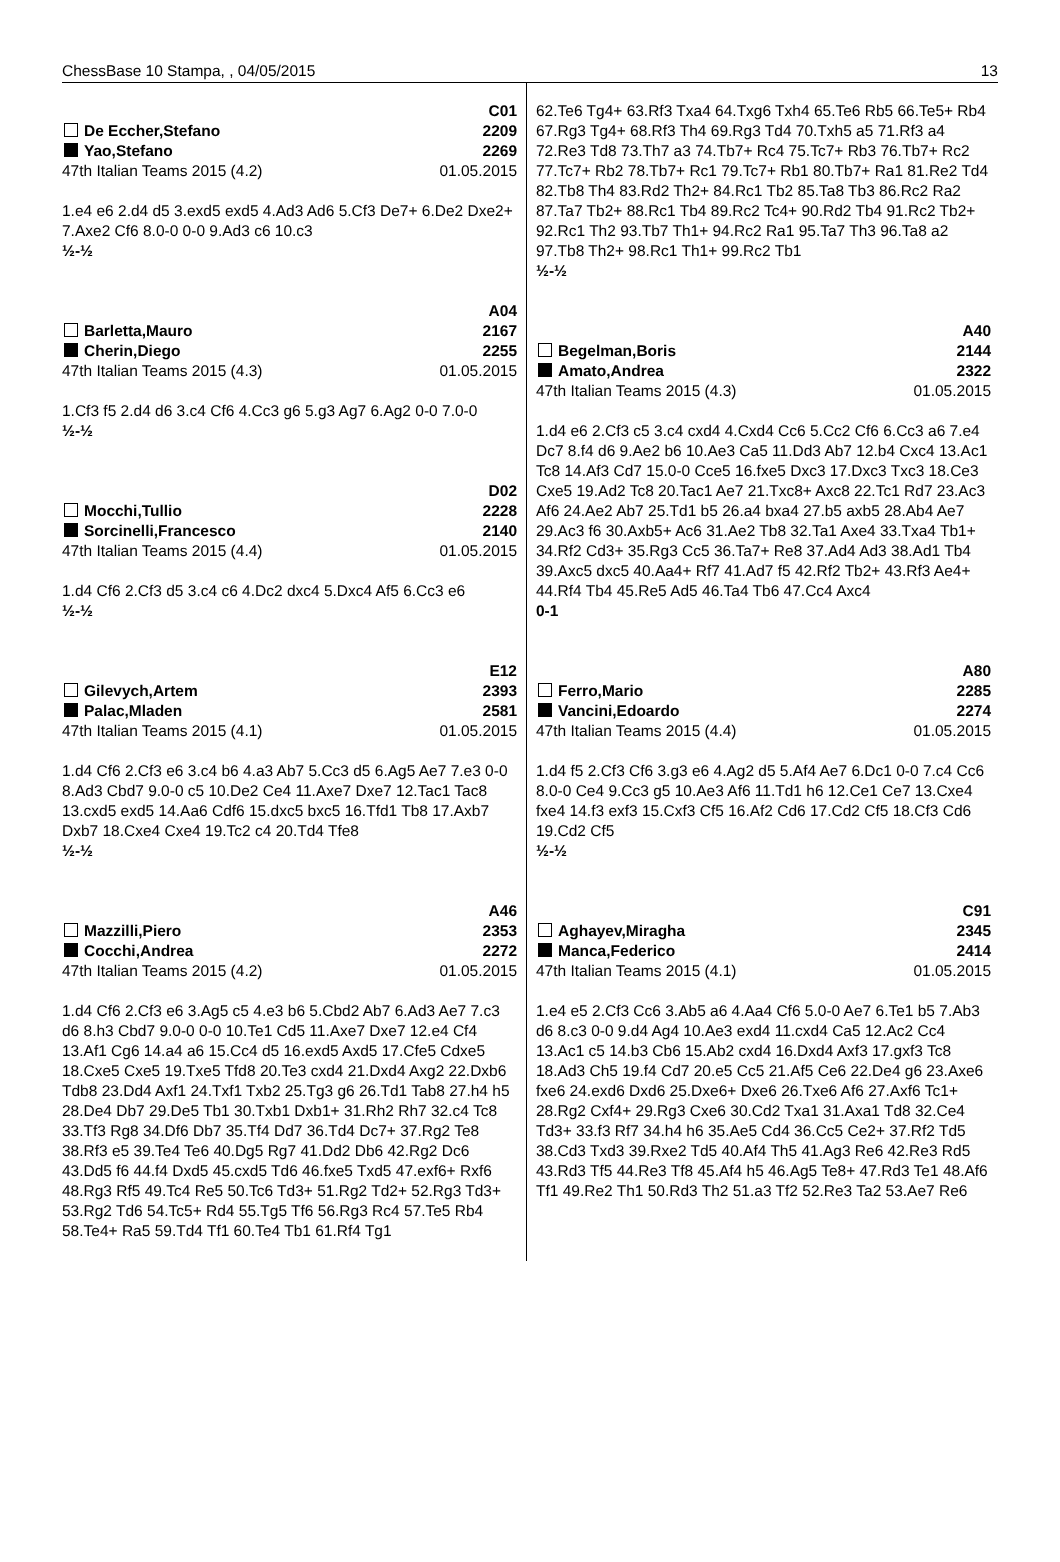ChessBase 10 Stampa, , 04/05/2015 13
C01
De Eccher,Stefano 2209
Yao,Stefano 2269
47th Italian Teams 2015 (4.2) 01.05.2015
1.e4 e6 2.d4 d5 3.exd5 exd5 4.Ad3 Ad6 5.Cf3 De7+ 6.De2 Dxe2+ 7.Axe2 Cf6 8.0-0 0-0 9.Ad3 c6 10.c3
½-½
A04
Barletta,Mauro 2167
Cherin,Diego 2255
47th Italian Teams 2015 (4.3) 01.05.2015
1.Cf3 f5 2.d4 d6 3.c4 Cf6 4.Cc3 g6 5.g3 Ag7 6.Ag2 0-0 7.0-0
½-½
D02
Mocchi,Tullio 2228
Sorcinelli,Francesco 2140
47th Italian Teams 2015 (4.4) 01.05.2015
1.d4 Cf6 2.Cf3 d5 3.c4 c6 4.Dc2 dxc4 5.Dxc4 Af5 6.Cc3 e6
½-½
E12
Gilevych,Artem 2393
Palac,Mladen 2581
47th Italian Teams 2015 (4.1) 01.05.2015
1.d4 Cf6 2.Cf3 e6 3.c4 b6 4.a3 Ab7 5.Cc3 d5 6.Ag5 Ae7 7.e3 0-0 8.Ad3 Cbd7 9.0-0 c5 10.De2 Ce4 11.Axe7 Dxe7 12.Tac1 Tac8 13.cxd5 exd5 14.Aa6 Cdf6 15.dxc5 bxc5 16.Tfd1 Tb8 17.Axb7 Dxb7 18.Cxe4 Cxe4 19.Tc2 c4 20.Td4 Tfe8
½-½
A46
Mazzilli,Piero 2353
Cocchi,Andrea 2272
47th Italian Teams 2015 (4.2) 01.05.2015
1.d4 Cf6 2.Cf3 e6 3.Ag5 c5 4.e3 b6 5.Cbd2 Ab7 6.Ad3 Ae7 7.c3 d6 8.h3 Cbd7 9.0-0 0-0 10.Te1 Cd5 11.Axe7 Dxe7 12.e4 Cf4 13.Af1 Cg6 14.a4 a6 15.Cc4 d5 16.exd5 Axd5 17.Cfe5 Cdxe5 18.Cxe5 Cxe5 19.Txe5 Tfd8 20.Te3 cxd4 21.Dxd4 Axg2 22.Dxb6 Tdb8 23.Dd4 Axf1 24.Txf1 Txb2 25.Tg3 g6 26.Td1 Tab8 27.h4 h5 28.De4 Db7 29.De5 Tb1 30.Txb1 Dxb1+ 31.Rh2 Rh7 32.c4 Tc8 33.Tf3 Rg8 34.Df6 Db7 35.Tf4 Dd7 36.Td4 Dc7+ 37.Rg2 Te8 38.Rf3 e5 39.Te4 Te6 40.Dg5 Rg7 41.Dd2 Db6 42.Rg2 Dc6 43.Dd5 f6 44.f4 Dxd5 45.cxd5 Td6 46.fxe5 Txd5 47.exf6+ Rxf6 48.Rg3 Rf5 49.Tc4 Re5 50.Tc6 Td3+ 51.Rg2 Td2+ 52.Rg3 Td3+ 53.Rg2 Td6 54.Tc5+ Rd4 55.Tg5 Tf6 56.Rg3 Rc4 57.Te5 Rb4 58.Te4+ Ra5 59.Td4 Tf1 60.Te4 Tb1 61.Rf4 Tg1
62.Te6 Tg4+ 63.Rf3 Txa4 64.Txg6 Txh4 65.Te6 Rb5 66.Te5+ Rb4 67.Rg3 Tg4+ 68.Rf3 Th4 69.Rg3 Td4 70.Txh5 a5 71.Rf3 a4 72.Re3 Td8 73.Th7 a3 74.Tb7+ Rc4 75.Tc7+ Rb3 76.Tb7+ Rc2 77.Tc7+ Rb2 78.Tb7+ Rc1 79.Tc7+ Rb1 80.Tb7+ Ra1 81.Re2 Td4 82.Tb8 Th4 83.Rd2 Th2+ 84.Rc1 Tb2 85.Ta8 Tb3 86.Rc2 Ra2 87.Ta7 Tb2+ 88.Rc1 Tb4 89.Rc2 Tc4+ 90.Rd2 Tb4 91.Rc2 Tb2+ 92.Rc1 Th2 93.Tb7 Th1+ 94.Rc2 Ra1 95.Ta7 Th3 96.Ta8 a2 97.Tb8 Th2+ 98.Rc1 Th1+ 99.Rc2 Tb1
½-½
A40
Begelman,Boris 2144
Amato,Andrea 2322
47th Italian Teams 2015 (4.3) 01.05.2015
1.d4 e6 2.Cf3 c5 3.c4 cxd4 4.Cxd4 Cc6 5.Cc2 Cf6 6.Cc3 a6 7.e4 Dc7 8.f4 d6 9.Ae2 b6 10.Ae3 Ca5 11.Dd3 Ab7 12.b4 Cxc4 13.Ac1 Tc8 14.Af3 Cd7 15.0-0 Cce5 16.fxe5 Dxc3 17.Dxc3 Txc3 18.Ce3 Cxe5 19.Ad2 Tc8 20.Tac1 Ae7 21.Txc8+ Axc8 22.Tc1 Rd7 23.Ac3 Af6 24.Ae2 Ab7 25.Td1 b5 26.a4 bxa4 27.b5 axb5 28.Ab4 Ae7 29.Ac3 f6 30.Axb5+ Ac6 31.Ae2 Tb8 32.Ta1 Axe4 33.Txa4 Tb1+ 34.Rf2 Cd3+ 35.Rg3 Cc5 36.Ta7+ Re8 37.Ad4 Ad3 38.Ad1 Tb4 39.Axc5 dxc5 40.Aa4+ Rf7 41.Ad7 f5 42.Rf2 Tb2+ 43.Rf3 Ae4+ 44.Rf4 Tb4 45.Re5 Ad5 46.Ta4 Tb6 47.Cc4 Axc4
0-1
A80
Ferro,Mario 2285
Vancini,Edoardo 2274
47th Italian Teams 2015 (4.4) 01.05.2015
1.d4 f5 2.Cf3 Cf6 3.g3 e6 4.Ag2 d5 5.Af4 Ae7 6.Dc1 0-0 7.c4 Cc6 8.0-0 Ce4 9.Cc3 g5 10.Ae3 Af6 11.Td1 h6 12.Ce1 Ce7 13.Cxe4 fxe4 14.f3 exf3 15.Cxf3 Cf5 16.Af2 Cd6 17.Cd2 Cf5 18.Cf3 Cd6 19.Cd2 Cf5
½-½
C91
Aghayev,Miragha 2345
Manca,Federico 2414
47th Italian Teams 2015 (4.1) 01.05.2015
1.e4 e5 2.Cf3 Cc6 3.Ab5 a6 4.Aa4 Cf6 5.0-0 Ae7 6.Te1 b5 7.Ab3 d6 8.c3 0-0 9.d4 Ag4 10.Ae3 exd4 11.cxd4 Ca5 12.Ac2 Cc4 13.Ac1 c5 14.b3 Cb6 15.Ab2 cxd4 16.Dxd4 Axf3 17.gxf3 Tc8 18.Ad3 Ch5 19.f4 Cd7 20.e5 Cc5 21.Af5 Ce6 22.De4 g6 23.Axe6 fxe6 24.exd6 Dxd6 25.Dxe6+ Dxe6 26.Txe6 Af6 27.Axf6 Tc1+ 28.Rg2 Cxf4+ 29.Rg3 Cxe6 30.Cd2 Txa1 31.Axa1 Td8 32.Ce4 Td3+ 33.f3 Rf7 34.h4 h6 35.Ae5 Cd4 36.Cc5 Ce2+ 37.Rf2 Td5 38.Cd3 Txd3 39.Rxe2 Td5 40.Af4 Th5 41.Ag3 Re6 42.Re3 Rd5 43.Rd3 Tf5 44.Re3 Tf8 45.Af4 h5 46.Ag5 Te8+ 47.Rd3 Te1 48.Af6 Tf1 49.Re2 Th1 50.Rd3 Th2 51.a3 Tf2 52.Re3 Ta2 53.Ae7 Re6